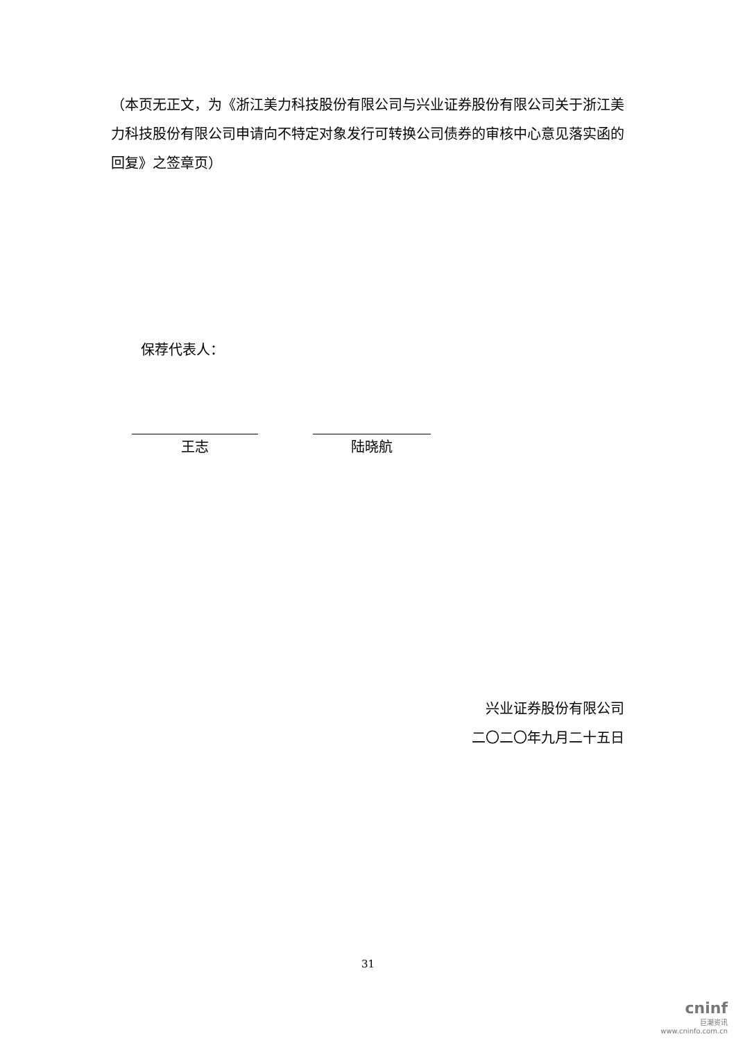（本页无正文，为《浙江美力科技股份有限公司与兴业证券股份有限公司关于浙江美力科技股份有限公司申请向不特定对象发行可转换公司债券的审核中心意见落实函的回复》之签章页）
保荐代表人：
王志 陆晓航
兴业证券股份有限公司
二〇二〇年九月二十五日
31
cninf
巨潮资讯
www.cninfo.com.cn